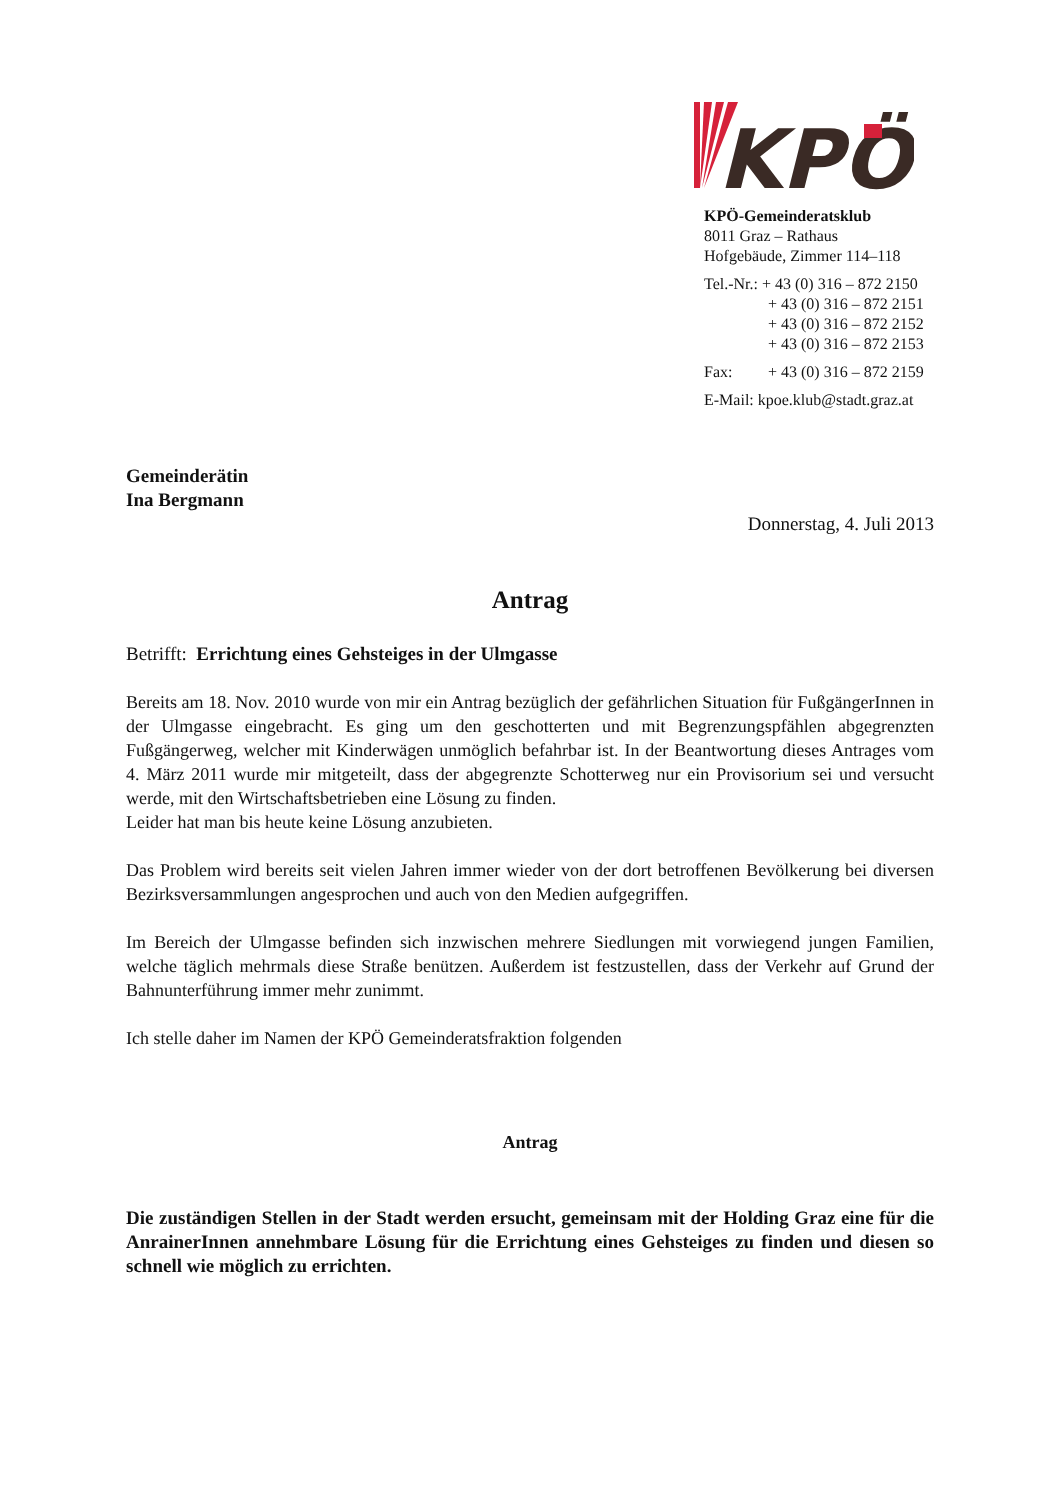KPÖ
KPÖ-Gemeinderatsklub
8011 Graz – Rathaus
Hofgebäude, Zimmer 114–118
Tel.-Nr.: + 43 (0) 316 – 872 2150
+ 43 (0) 316 – 872 2151
+ 43 (0) 316 – 872 2152
+ 43 (0) 316 – 872 2153
Fax: + 43 (0) 316 – 872 2159
E-Mail: kpoe.klub@stadt.graz.at
Gemeinderätin
Ina Bergmann
Donnerstag, 4. Juli 2013
Antrag
Betrifft: Errichtung eines Gehsteiges in der Ulmgasse
Bereits am 18. Nov. 2010 wurde von mir ein Antrag bezüglich der gefährlichen Situation für FußgängerInnen in der Ulmgasse eingebracht. Es ging um den geschotterten und mit Begrenzungspfählen abgegrenzten Fußgängerweg, welcher mit Kinderwägen unmöglich befahrbar ist. In der Beantwortung dieses Antrages vom 4. März 2011 wurde mir mitgeteilt, dass der abgegrenzte Schotterweg nur ein Provisorium sei und versucht werde, mit den Wirtschaftsbetrieben eine Lösung zu finden.
Leider hat man bis heute keine Lösung anzubieten.
Das Problem wird bereits seit vielen Jahren immer wieder von der dort betroffenen Bevölkerung bei diversen Bezirksversammlungen angesprochen und auch von den Medien aufgegriffen.
Im Bereich der Ulmgasse befinden sich inzwischen mehrere Siedlungen mit vorwiegend jungen Familien, welche täglich mehrmals diese Straße benützen. Außerdem ist festzustellen, dass der Verkehr auf Grund der Bahnunterführung immer mehr zunimmt.
Ich stelle daher im Namen der KPÖ Gemeinderatsfraktion folgenden
Antrag
Die zuständigen Stellen in der Stadt werden ersucht, gemeinsam mit der Holding Graz eine für die AnrainerInnen annehmbare Lösung für die Errichtung eines Gehsteiges zu finden und diesen so schnell wie möglich zu errichten.